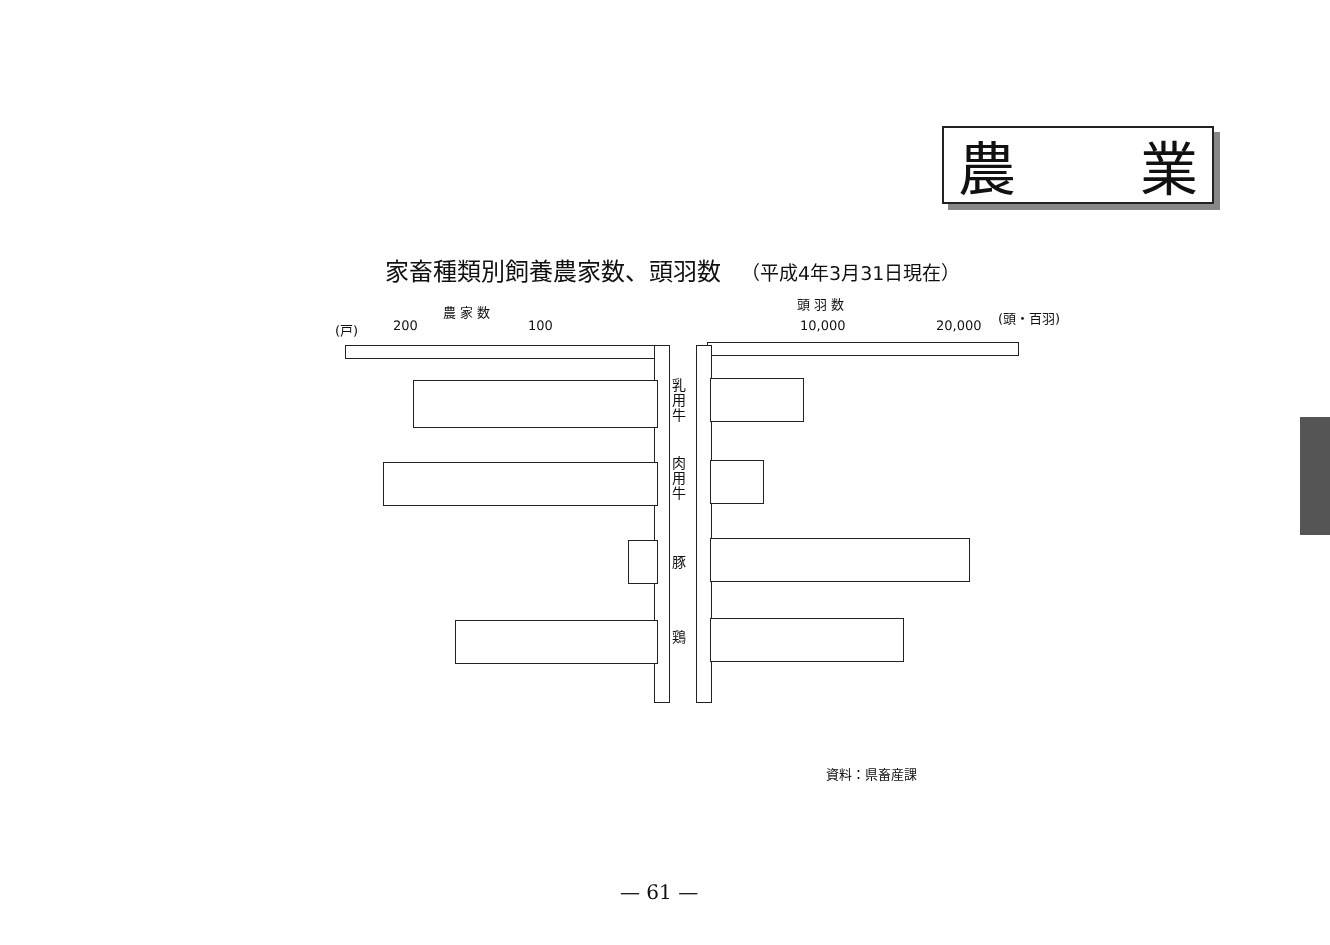農 業
家畜種類別飼養農家数、頭羽数 （平成4年3月31日現在）
農 家 数
(戸) 200 100
頭 羽 数
10,000 20,000
(頭・百羽)
乳用牛
肉用牛
豚
鶏
資料：県畜産課
— 61 —